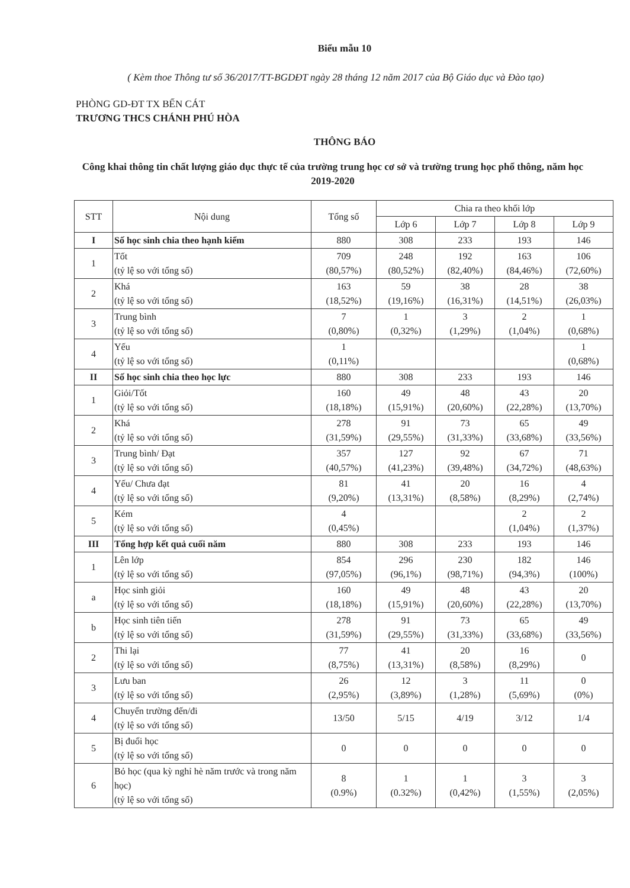Biểu mẫu 10
( Kèm thoe Thông tư số 36/2017/TT-BGDĐT ngày 28 tháng 12 năm 2017 của Bộ Giáo dục và Đào tạo)
PHÒNG GD-ĐT TX BẾN CÁT
TRƯƠNG THCS CHÁNH PHÚ HÒA
THÔNG BÁO
Công khai thông tin chất lượng giáo dục thực tế của trường trung học cơ sở và trường trung học phổ thông, năm học 2019-2020
| STT | Nội dung | Tổng số | Chia ra theo khối lớp | | | |
| --- | --- | --- | --- | --- | --- | --- |
| | | | Lớp 6 | Lớp 7 | Lớp 8 | Lớp 9 |
| I | Số học sinh chia theo hạnh kiểm | 880 | 308 | 233 | 193 | 146 |
| 1 | Tốt (tỷ lệ so với tổng số) | 709 (80,57%) | 248 (80,52%) | 192 (82,40%) | 163 (84,46%) | 106 (72,60%) |
| 2 | Khá (tỷ lệ so với tổng số) | 163 (18,52%) | 59 (19,16%) | 38 (16,31%) | 28 (14,51%) | 38 (26,03%) |
| 3 | Trung bình (tỷ lệ so với tổng số) | 7 (0,80%) | 1 (0,32%) | 3 (1,29%) | 2 (1,04%) | 1 (0,68%) |
| 4 | Yếu (tỷ lệ so với tổng số) | 1 (0,11%) | | | | 1 (0,68%) |
| II | Số học sinh chia theo học lực | 880 | 308 | 233 | 193 | 146 |
| 1 | Giỏi/Tốt (tỷ lệ so với tổng số) | 160 (18,18%) | 49 (15,91%) | 48 (20,60%) | 43 (22,28%) | 20 (13,70%) |
| 2 | Khá (tỷ lệ so với tổng số) | 278 (31,59%) | 91 (29,55%) | 73 (31,33%) | 65 (33,68%) | 49 (33,56%) |
| 3 | Trung bình/ Đạt (tỷ lệ so với tổng số) | 357 (40,57%) | 127 (41,23%) | 92 (39,48%) | 67 (34,72%) | 71 (48,63%) |
| 4 | Yếu/ Chưa đạt (tỷ lệ so với tổng số) | 81 (9,20%) | 41 (13,31%) | 20 (8,58%) | 16 (8,29%) | 4 (2,74%) |
| 5 | Kém (tỷ lệ so với tổng số) | 4 (0,45%) | | | 2 (1,04%) | 2 (1,37%) |
| III | Tổng hợp kết quả cuối năm | 880 | 308 | 233 | 193 | 146 |
| 1 | Lên lớp (tỷ lệ so với tổng số) | 854 (97,05%) | 296 (96,1%) | 230 (98,71%) | 182 (94,3%) | 146 (100%) |
| a | Học sinh giỏi (tỷ lệ so với tổng số) | 160 (18,18%) | 49 (15,91%) | 48 (20,60%) | 43 (22,28%) | 20 (13,70%) |
| b | Học sinh tiên tiến (tỷ lệ so với tổng số) | 278 (31,59%) | 91 (29,55%) | 73 (31,33%) | 65 (33,68%) | 49 (33,56%) |
| 2 | Thi lại (tỷ lệ so với tổng số) | 77 (8,75%) | 41 (13,31%) | 20 (8,58%) | 16 (8,29%) | 0 |
| 3 | Lưu ban (tỷ lệ so với tổng số) | 26 (2,95%) | 12 (3,89%) | 3 (1,28%) | 11 (5,69%) | 0 (0%) |
| 4 | Chuyển trường đến/đi (tỷ lệ so với tổng số) | 13/50 | 5/15 | 4/19 | 3/12 | 1/4 |
| 5 | Bị đuổi học (tỷ lệ so với tổng số) | 0 | 0 | 0 | 0 | 0 |
| 6 | Bỏ học (qua kỳ nghỉ hè năm trước và trong năm học) (tỷ lệ so với tổng số) | 8 (0.9%) | 1 (0.32%) | 1 (0,42%) | 3 (1,55%) | 3 (2,05%) |